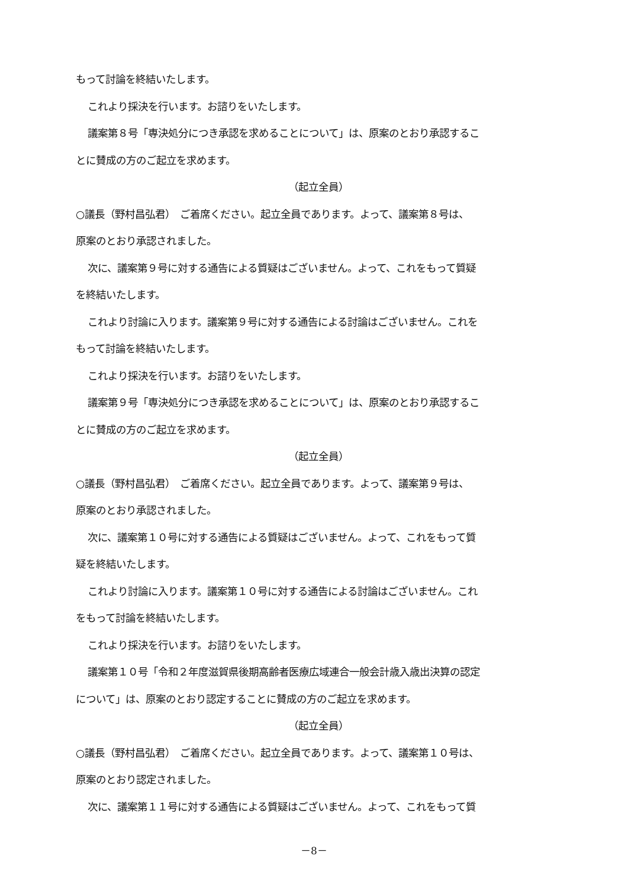もって討論を終結いたします。
これより採決を行います。お諮りをいたします。
議案第８号「専決処分につき承認を求めることについて」は、原案のとおり承認するこ
とに賛成の方のご起立を求めます。
（起立全員）
○議長（野村昌弘君）　ご着席ください。起立全員であります。よって、議案第８号は、
原案のとおり承認されました。
次に、議案第９号に対する通告による質疑はございません。よって、これをもって質疑
を終結いたします。
これより討論に入ります。議案第９号に対する通告による討論はございません。これを
もって討論を終結いたします。
これより採決を行います。お諮りをいたします。
議案第９号「専決処分につき承認を求めることについて」は、原案のとおり承認するこ
とに賛成の方のご起立を求めます。
（起立全員）
○議長（野村昌弘君）　ご着席ください。起立全員であります。よって、議案第９号は、
原案のとおり承認されました。
次に、議案第１０号に対する通告による質疑はございません。よって、これをもって質
疑を終結いたします。
これより討論に入ります。議案第１０号に対する通告による討論はございません。これ
をもって討論を終結いたします。
これより採決を行います。お諮りをいたします。
議案第１０号「令和２年度滋賀県後期高齢者医療広域連合一般会計歳入歳出決算の認定
について」は、原案のとおり認定することに賛成の方のご起立を求めます。
（起立全員）
○議長（野村昌弘君）　ご着席ください。起立全員であります。よって、議案第１０号は、
原案のとおり認定されました。
次に、議案第１１号に対する通告による質疑はございません。よって、これをもって質
－8－